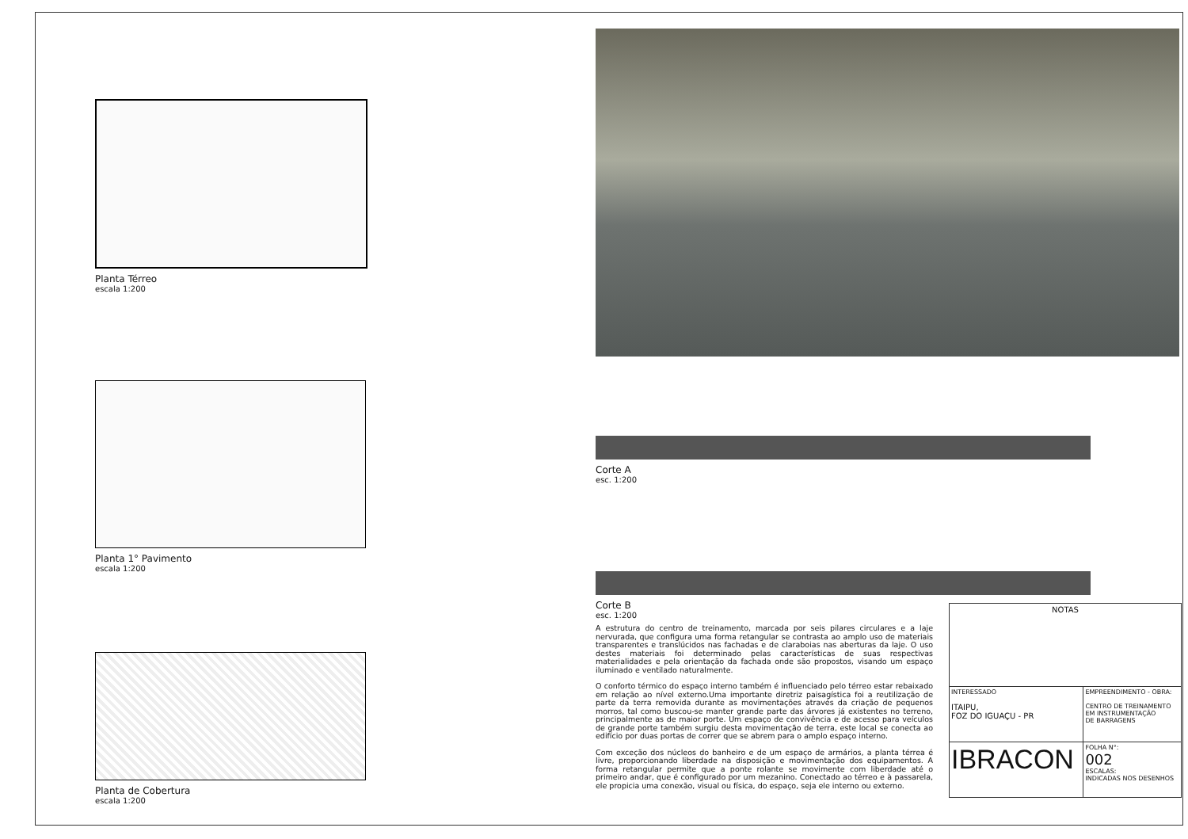Planta Térreo
escala 1:200
Planta 1° Pavimento
escala 1:200
Planta de Cobertura
escala 1:200
Corte A
esc. 1:200
Corte B
esc. 1:200
A estrutura do centro de treinamento, marcada por seis pilares circulares e a laje nervurada, que configura uma forma retangular se contrasta ao amplo uso de materiais transparentes e translúcidos nas fachadas e de claraboias nas aberturas da laje. O uso destes materiais foi determinado pelas características de suas respectivas materialidades e pela orientação da fachada onde são propostos, visando um espaço iluminado e ventilado naturalmente.
O conforto térmico do espaço interno também é influenciado pelo térreo estar rebaixado em relação ao nível externo.Uma importante diretriz paisagística foi a reutilização de parte da terra removida durante as movimentações através da criação de pequenos morros, tal como buscou-se manter grande parte das árvores já existentes no terreno, principalmente as de maior porte. Um espaço de convivência e de acesso para veículos de grande porte também surgiu desta movimentação de terra, este local se conecta ao edifício por duas portas de correr que se abrem para o amplo espaço interno.
Com exceção dos núcleos do banheiro e de um espaço de armários, a planta térrea é livre, proporcionando liberdade na disposição e movimentação dos equipamentos. A forma retangular permite que a ponte rolante se movimente com liberdade até o primeiro andar, que é configurado por um mezanino. Conectado ao térreo e à passarela, ele propicia uma conexão, visual ou física, do espaço, seja ele interno ou externo.
| NOTAS | |
| INTERESSADO ITAIPU, FOZ DO IGUAÇU - PR | EMPREENDIMENTO - OBRA: CENTRO DE TREINAMENTO EM INSTRUMENTAÇÃO DE BARRAGENS |
| IBRACON | FOLHA N°: 002 ESCALAS: INDICADAS NOS DESENHOS |